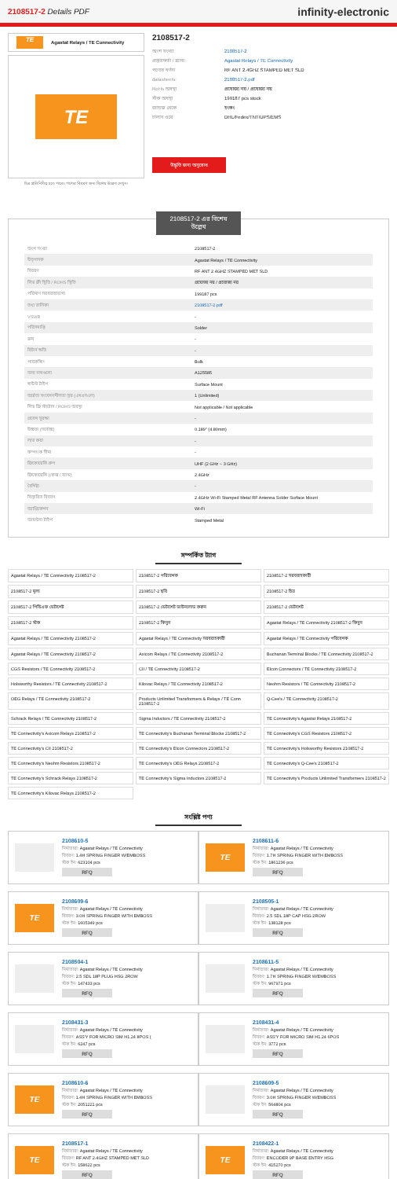2108517-2 Details PDF
infinity-electronic
TE
Agastat Relays / TE Connectivity
TE
চিত্র প্রতিনিধিত্ব হতে পারে। পণ্যের বিবরণ জন্য বিশেষ উল্লেখ দেখুন।
2108517-2
অংশ সংখ্যা: 2108517-2
প্রস্তুতকর্তা / ব্র্যান্ড: Agastat Relays / TE Connectivity
পণ্যের বর্ণনা RF ANT 2.4GHZ STAMPED MET SLD
datasheets: 2108517-2.pdf
RoHs অবস্থা প্রযোজ্য নয় / প্রযোজ্য নয়
স্টক অবস্থা 199187 pcs stock
জাহাজ থেকে হংকং
চালান ওয়ে DHL/Fedex/TNT/UPS/EMS
উদ্ধৃতি জন্য অনুরোধ
2108517-2 এর বিশেষ উল্লেখ
| অংশ সংখ্যা | 2108517-2 |
| উত্পাদক | Agastat Relays / TE Connectivity |
| বিবরণ | RF ANT 2.4GHZ STAMPED MET SLD |
| লিড ফ্রী স্থিতি / ROHS স্থিতি | প্রযোজ্য নয় / প্রযোজ্য নয় |
| পরিমাণ সরবরাহযোগ্য | 199187 pcs |
| তথ্য তালিকা | 2108517-2.pdf |
| VSWR | - |
| পরিসমাপ্তি | Solder |
| ক্রম | - |
| রিটার্ন ক্ষতি | - |
| প্যাকেজিং | Bulk |
| অন্য নামগুলো | A125585 |
| মাউন্ট টাইপ | Surface Mount |
| আর্দ্রতা সংবেদনশীলতা স্তর (এমএসএল) | 1 (Unlimited) |
| লিড ফ্রি স্ট্যাটাস / ROHS অবস্থা | Not applicable / Not applicable |
| প্রবেশ সুরক্ষা | - |
| উচ্চতা (সর্বোচ্চ) | 0.189" (4.80mm) |
| লাভ করা | - |
| কম্পাংক সীমা | - |
| ফ্রিকোয়েন্সি গ্রুপ | UHF (2 GHz ~ 3 GHz) |
| ফ্রিকোয়েন্সি (কেন্দ্র / ব্যান্ড) | 2.4GHz |
| বৈশিষ্ট্য | - |
| বিস্তারিত বিবরণ | 2.4GHz Wi-Fi Stamped Metal RF Antenna Solder Surface Mount |
| অ্যাপ্লিকেশন | Wi-Fi |
| অ্যান্টেনা টাইপ | Stamped Metal |
সম্পর্কিত ট্যাগ
Agastat Relays / TE Connectivity 2108517-2
2108517-2 পরিবেশক
2108517-2 সরবরাহকারী
2108517-2 মূল্য
2108517-2 ছবি
2108517-2 চিত্র
2108517-2 পিডিএফ ডেটাশেট
2108517-2 ডেটাশেট ডাউনলোড করুন
2108517-2 ডেটাশেট
2108517-2 স্টক
2108517-2 কিনুন
Agastat Relays / TE Connectivity 2108517-2 কিনুন
Agastat Relays / TE Connectivity 2108517-2
Agastat Relays / TE Connectivity সরবরাহকারী
Agastat Relays / TE Connectivity পরিবেশক
Agastat Relays / TE Connectivity 2108517-2
Axicom Relays / TE Connectivity 2108517-2
Buchanan Terminal Blocks / TE Connectivity 2108517-2
CGS Resistors / TE Connectivity 2108517-2
CII / TE Connectivity 2108517-2
Elcon Connectors / TE Connectivity 2108517-2
Holsworthy Resistors / TE Connectivity 2108517-2
Kilovac Relays / TE Connectivity 2108517-2
Neohm Resistors / TE Connectivity 2108517-2
OEG Relays / TE Connectivity 2108517-2
Products Unlimited Transformers & Relays / TE Conn 2108517-2
Q-Cee's / TE Connectivity 2108517-2
Schrack Relays / TE Connectivity 2108517-2
Sigma Inductors / TE Connectivity 2108517-2
TE Connectivity's Agastat Relays 2108517-2
TE Connectivity's Axicom Relays 2108517-2
TE Connectivity's Buchanan Terminal Blocks 2108517-2
TE Connectivity's CGS Resistors 2108517-2
TE Connectivity's CII 2108517-2
TE Connectivity's Elcon Connectors 2108517-2
TE Connectivity's Holsworthy Resistors 2108517-2
TE Connectivity's Neohm Resistors 2108517-2
TE Connectivity's OEG Relays 2108517-2
TE Connectivity's Q-Cee's 2108517-2
TE Connectivity's Schrack Relays 2108517-2
TE Connectivity's Sigma Inductors 2108517-2
TE Connectivity's Products Unlimited Transformers 2108517-2
TE Connectivity's Kilovac Relays 2108517-2
সংশ্লিষ্ট পণ্য
2108610-5
নির্মাতারা: Agastat Relays / TE Connectivity
বিবরণ: 1.4H SPRING FINGER W/EMBOSS
স্টক ইন: 623104 pcs
RFQ
TE
2108611-6
নির্মাতারা: Agastat Relays / TE Connectivity
বিবরণ: 1.7H SPRING FINGER WITH EMBOSS
স্টক ইন: 1861236 pcs
RFQ
TE
2108609-6
নির্মাতারা: Agastat Relays / TE Connectivity
বিবরণ: 3.0H SPRING FINGER WITH EMBOSS
স্টক ইন: 1605349 pcs
RFQ
2108505-1
নির্মাতারা: Agastat Relays / TE Connectivity
বিবরণ: 2.5 SDL 18P CAP HSG 2ROW
স্টক ইন: 138128 pcs
RFQ
2108504-1
নির্মাতারা: Agastat Relays / TE Connectivity
বিবরণ: 2.5 SDL 18P PLUG HSG 2ROW
স্টক ইন: 147433 pcs
RFQ
2108611-5
নির্মাতারা: Agastat Relays / TE Connectivity
বিবরণ: 1.7H SPRING FINGER W/EMBOSS
স্টক ইন: 967971 pcs
RFQ
2108431-3
নির্মাতারা: Agastat Relays / TE Connectivity
বিবরণ: ASS'Y FOR MICRO SIM H1.24 8POS (
স্টক ইন: 6247 pcs
RFQ
2108431-4
নির্মাতারা: Agastat Relays / TE Connectivity
বিবরণ: ASS'Y FOR MICRO SIM H1.24 6POS
স্টক ইন: 3772 pcs
RFQ
TE
2108610-6
নির্মাতারা: Agastat Relays / TE Connectivity
বিবরণ: 1.4H SPRING FINGER WITH EMBOSS
স্টক ইন: 2051221 pcs
RFQ
2108609-5
নির্মাতারা: Agastat Relays / TE Connectivity
বিবরণ: 3.0H SPRING FINGER W/EMBOSS
স্টক ইন: 564804 pcs
RFQ
TE
2108517-1
নির্মাতারা: Agastat Relays / TE Connectivity
বিবরণ: RF ANT 2.4GHZ STAMPED MET SLD
স্টক ইন: 158622 pcs
RFQ
TE
2108422-1
নির্মাতারা: Agastat Relays / TE Connectivity
বিবরণ: ENCODER 9P BASE ENTRY HSG
স্টক ইন: 415270 pcs
RFQ